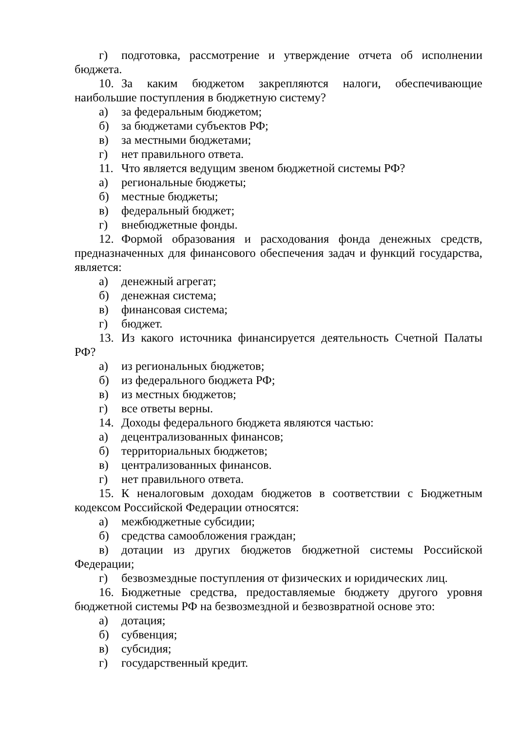г) подготовка, рассмотрение и утверждение отчета об исполнении бюджета.
10. За каким бюджетом закрепляются налоги, обеспечивающие наибольшие поступления в бюджетную систему?
а) за федеральным бюджетом;
б) за бюджетами субъектов РФ;
в) за местными бюджетами;
г) нет правильного ответа.
11. Что является ведущим звеном бюджетной системы РФ?
а) региональные бюджеты;
б) местные бюджеты;
в) федеральный бюджет;
г) внебюджетные фонды.
12. Формой образования и расходования фонда денежных средств, предназначенных для финансового обеспечения задач и функций государства, является:
а) денежный агрегат;
б) денежная система;
в) финансовая система;
г) бюджет.
13. Из какого источника финансируется деятельность Счетной Палаты РФ?
а) из региональных бюджетов;
б) из федерального бюджета РФ;
в) из местных бюджетов;
г) все ответы верны.
14. Доходы федерального бюджета являются частью:
а) децентрализованных финансов;
б) территориальных бюджетов;
в) централизованных финансов.
г) нет правильного ответа.
15. К неналоговым доходам бюджетов в соответствии с Бюджетным кодексом Российской Федерации относятся:
а) межбюджетные субсидии;
б) средства самообложения граждан;
в) дотации из других бюджетов бюджетной системы Российской Федерации;
г) безвозмездные поступления от физических и юридических лиц.
16. Бюджетные средства, предоставляемые бюджету другого уровня бюджетной системы РФ на безвозмездной и безвозвратной основе это:
а) дотация;
б) субвенция;
в) субсидия;
г) государственный кредит.